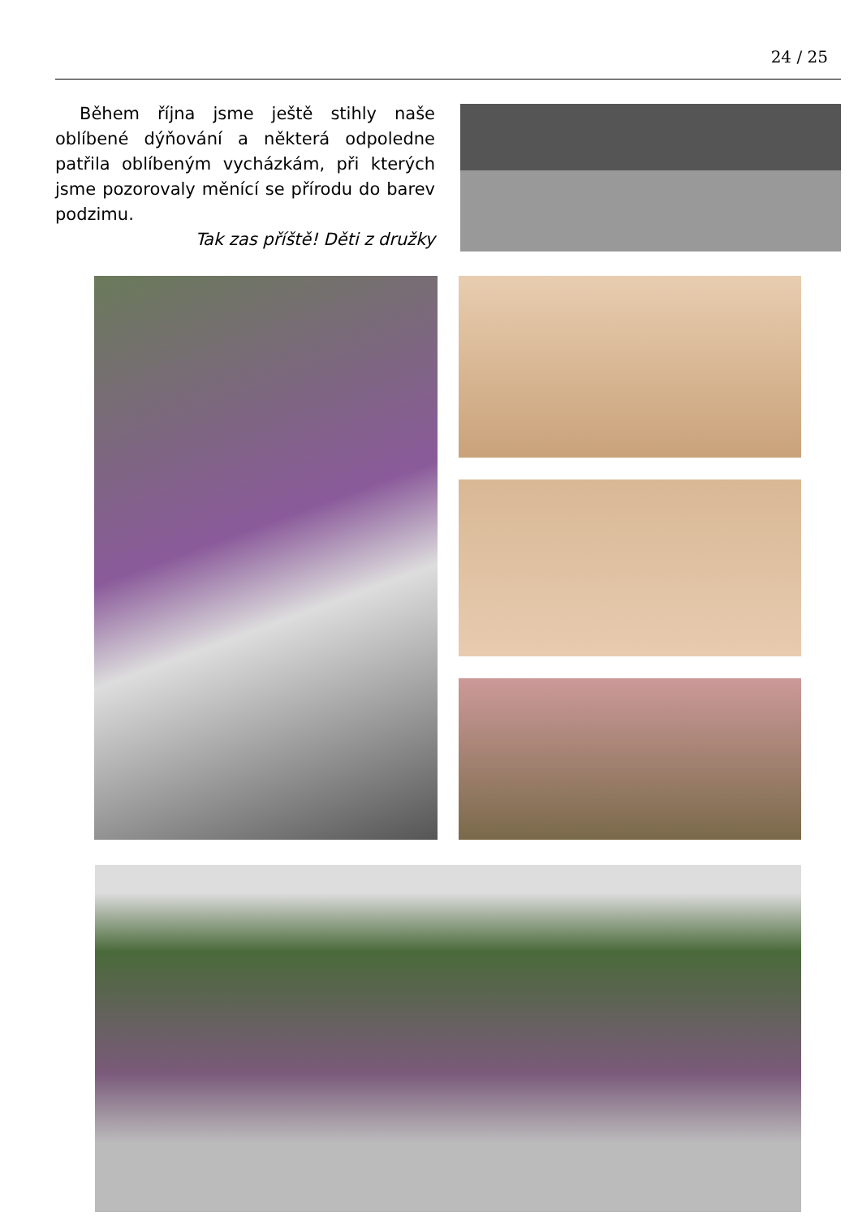24 / 25
Během října jsme ještě stihly naše oblíbené dýňování a některá odpoledne patřila oblíbeným vycházkám, při kterých jsme pozorovaly měnící se přírodu do barev podzimu.
Tak zas příště! Děti z družky